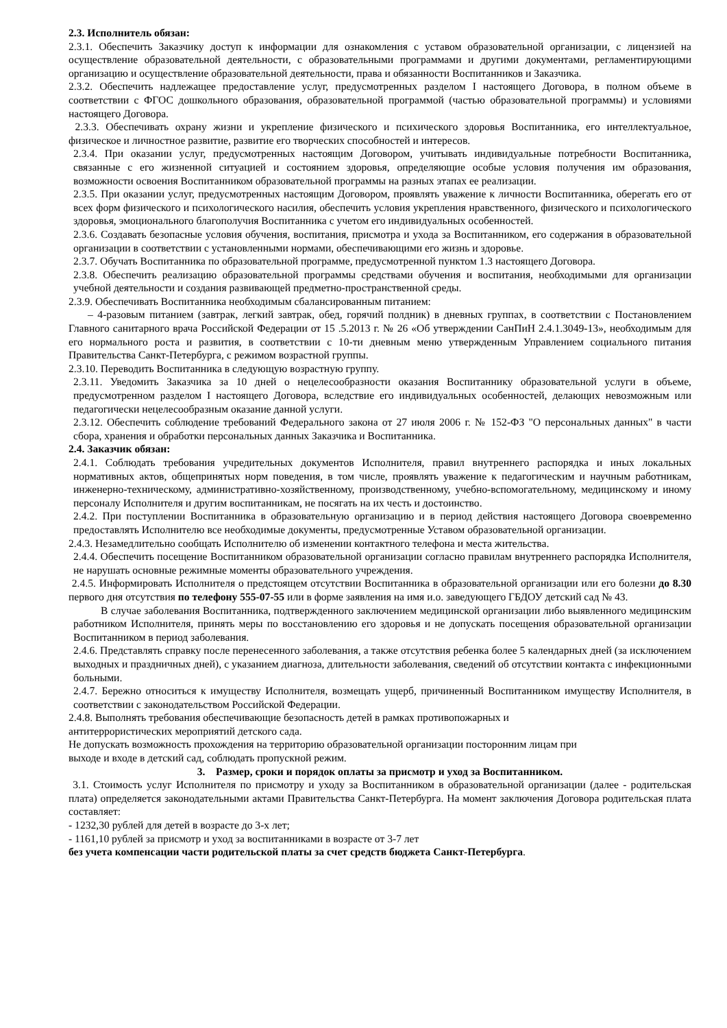2.3. Исполнитель обязан:
2.3.1. Обеспечить Заказчику доступ к информации для ознакомления с уставом образовательной организации, с лицензией на осуществление образовательной деятельности, с образовательными программами и другими документами, регламентирующими организацию и осуществление образовательной деятельности, права и обязанности Воспитанников и Заказчика.
2.3.2. Обеспечить надлежащее предоставление услуг, предусмотренных разделом I настоящего Договора, в полном объеме в соответствии с ФГОС дошкольного образования, образовательной программой (частью образовательной программы) и условиями настоящего Договора.
2.3.3. Обеспечивать охрану жизни и укрепление физического и психического здоровья Воспитанника, его интеллектуальное, физическое и личностное развитие, развитие его творческих способностей и интересов.
2.3.4. При оказании услуг, предусмотренных настоящим Договором, учитывать индивидуальные потребности Воспитанника, связанные с его жизненной ситуацией и состоянием здоровья, определяющие особые условия получения им образования, возможности освоения Воспитанником образовательной программы на разных этапах ее реализации.
2.3.5. При оказании услуг, предусмотренных настоящим Договором, проявлять уважение к личности Воспитанника, оберегать его от всех форм физического и психологического насилия, обеспечить условия укрепления нравственного, физического и психологического здоровья, эмоционального благополучия Воспитанника с учетом его индивидуальных особенностей.
2.3.6. Создавать безопасные условия обучения, воспитания, присмотра и ухода за Воспитанником, его содержания в образовательной организации в соответствии с установленными нормами, обеспечивающими его жизнь и здоровье.
2.3.7. Обучать Воспитанника по образовательной программе, предусмотренной пунктом 1.3 настоящего Договора.
2.3.8. Обеспечить реализацию образовательной программы средствами обучения и воспитания, необходимыми для организации учебной деятельности и создания развивающей предметно-пространственной среды.
2.3.9. Обеспечивать Воспитанника необходимым сбалансированным питанием:
– 4-разовым питанием (завтрак, легкий завтрак, обед, горячий полдник) в дневных группах, в соответствии с Постановлением Главного санитарного врача Российской Федерации от 15 .5.2013 г. № 26 «Об утверждении СанПиН 2.4.1.3049-13», необходимым для его нормального роста и развития, в соответствии с 10-ти дневным меню утвержденным Управлением социального питания Правительства Санкт-Петербурга, с режимом возрастной группы.
2.3.10. Переводить Воспитанника в следующую возрастную группу.
2.3.11. Уведомить Заказчика за 10 дней о нецелесообразности оказания Воспитаннику образовательной услуги в объеме, предусмотренном разделом I настоящего Договора, вследствие его индивидуальных особенностей, делающих невозможным или педагогически нецелесообразным оказание данной услуги.
2.3.12. Обеспечить соблюдение требований Федерального закона от 27 июля 2006 г. № 152-ФЗ "О персональных данных" в части сбора, хранения и обработки персональных данных Заказчика и Воспитанника.
2.4. Заказчик обязан:
2.4.1. Соблюдать требования учредительных документов Исполнителя, правил внутреннего распорядка и иных локальных нормативных актов, общепринятых норм поведения, в том числе, проявлять уважение к педагогическим и научным работникам, инженерно-техническому, административно-хозяйственному, производственному, учебно-вспомогательному, медицинскому и иному персоналу Исполнителя и другим воспитанникам, не посягать на их честь и достоинство.
2.4.2. При поступлении Воспитанника в образовательную организацию и в период действия настоящего Договора своевременно предоставлять Исполнителю все необходимые документы, предусмотренные Уставом образовательной организации.
2.4.3. Незамедлительно сообщать Исполнителю об изменении контактного телефона и места жительства.
2.4.4. Обеспечить посещение Воспитанником образовательной организации согласно правилам внутреннего распорядка Исполнителя, не нарушать основные режимные моменты образовательного учреждения.
2.4.5. Информировать Исполнителя о предстоящем отсутствии Воспитанника в образовательной организации или его болезни до 8.30 первого дня отсутствия по телефону 555-07-55 или в форме заявления на имя и.о. заведующего ГБДОУ детский сад № 43.
В случае заболевания Воспитанника, подтвержденного заключением медицинской организации либо выявленного медицинским работником Исполнителя, принять меры по восстановлению его здоровья и не допускать посещения образовательной организации Воспитанником в период заболевания.
2.4.6. Представлять справку после перенесенного заболевания, а также отсутствия ребенка более 5 календарных дней (за исключением выходных и праздничных дней), с указанием диагноза, длительности заболевания, сведений об отсутствии контакта с инфекционными больными.
2.4.7. Бережно относиться к имуществу Исполнителя, возмещать ущерб, причиненный Воспитанником имуществу Исполнителя, в соответствии с законодательством Российской Федерации.
2.4.8. Выполнять требования обеспечивающие безопасность детей в рамках противопожарных и
антитеррористических мероприятий детского сада.
Не допускать возможность прохождения на территорию образовательной организации посторонним лицам при
выходе и входе в детский сад, соблюдать пропускной режим.
3. Размер, сроки и порядок оплаты за присмотр и уход за Воспитанником.
3.1. Стоимость услуг Исполнителя по присмотру и уходу за Воспитанником в образовательной организации (далее - родительская плата) определяется законодательными актами Правительства Санкт-Петербурга. На момент заключения Договора родительская плата составляет:
- 1232,30 рублей для детей в возрасте до 3-х лет;
- 1161,10 рублей за присмотр и уход за воспитанниками в возрасте от 3-7 лет
без учета компенсации части родительской платы за счет средств бюджета Санкт-Петербурга.